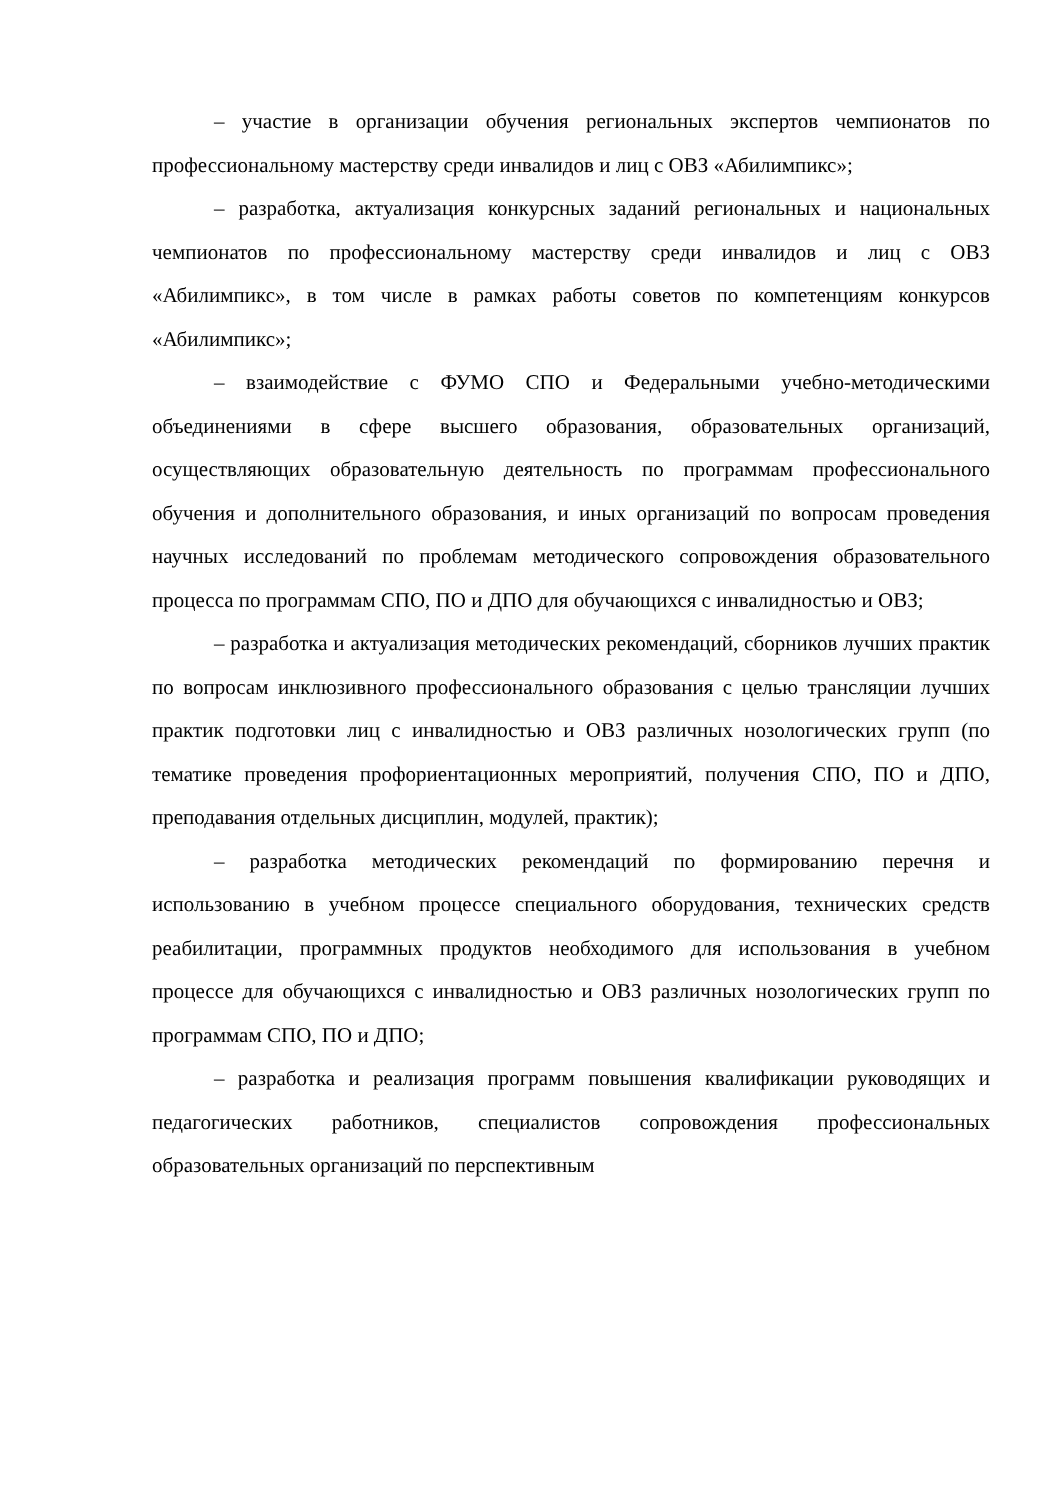– участие в организации обучения региональных экспертов чемпионатов по профессиональному мастерству среди инвалидов и лиц с ОВЗ «Абилимпикс»;
– разработка, актуализация конкурсных заданий региональных и национальных чемпионатов по профессиональному мастерству среди инвалидов и лиц с ОВЗ «Абилимпикс», в том числе в рамках работы советов по компетенциям конкурсов «Абилимпикс»;
– взаимодействие с ФУМО СПО и Федеральными учебно-методическими объединениями в сфере высшего образования, образовательных организаций, осуществляющих образовательную деятельность по программам профессионального обучения и дополнительного образования, и иных организаций по вопросам проведения научных исследований по проблемам методического сопровождения образовательного процесса по программам СПО, ПО и ДПО для обучающихся с инвалидностью и ОВЗ;
– разработка и актуализация методических рекомендаций, сборников лучших практик по вопросам инклюзивного профессионального образования с целью трансляции лучших практик подготовки лиц с инвалидностью и ОВЗ различных нозологических групп (по тематике проведения профориентационных мероприятий, получения СПО, ПО и ДПО, преподавания отдельных дисциплин, модулей, практик);
– разработка методических рекомендаций по формированию перечня и использованию в учебном процессе специального оборудования, технических средств реабилитации, программных продуктов необходимого для использования в учебном процессе для обучающихся с инвалидностью и ОВЗ различных нозологических групп по программам СПО, ПО и ДПО;
– разработка и реализация программ повышения квалификации руководящих и педагогических работников, специалистов сопровождения профессиональных образовательных организаций по перспективным